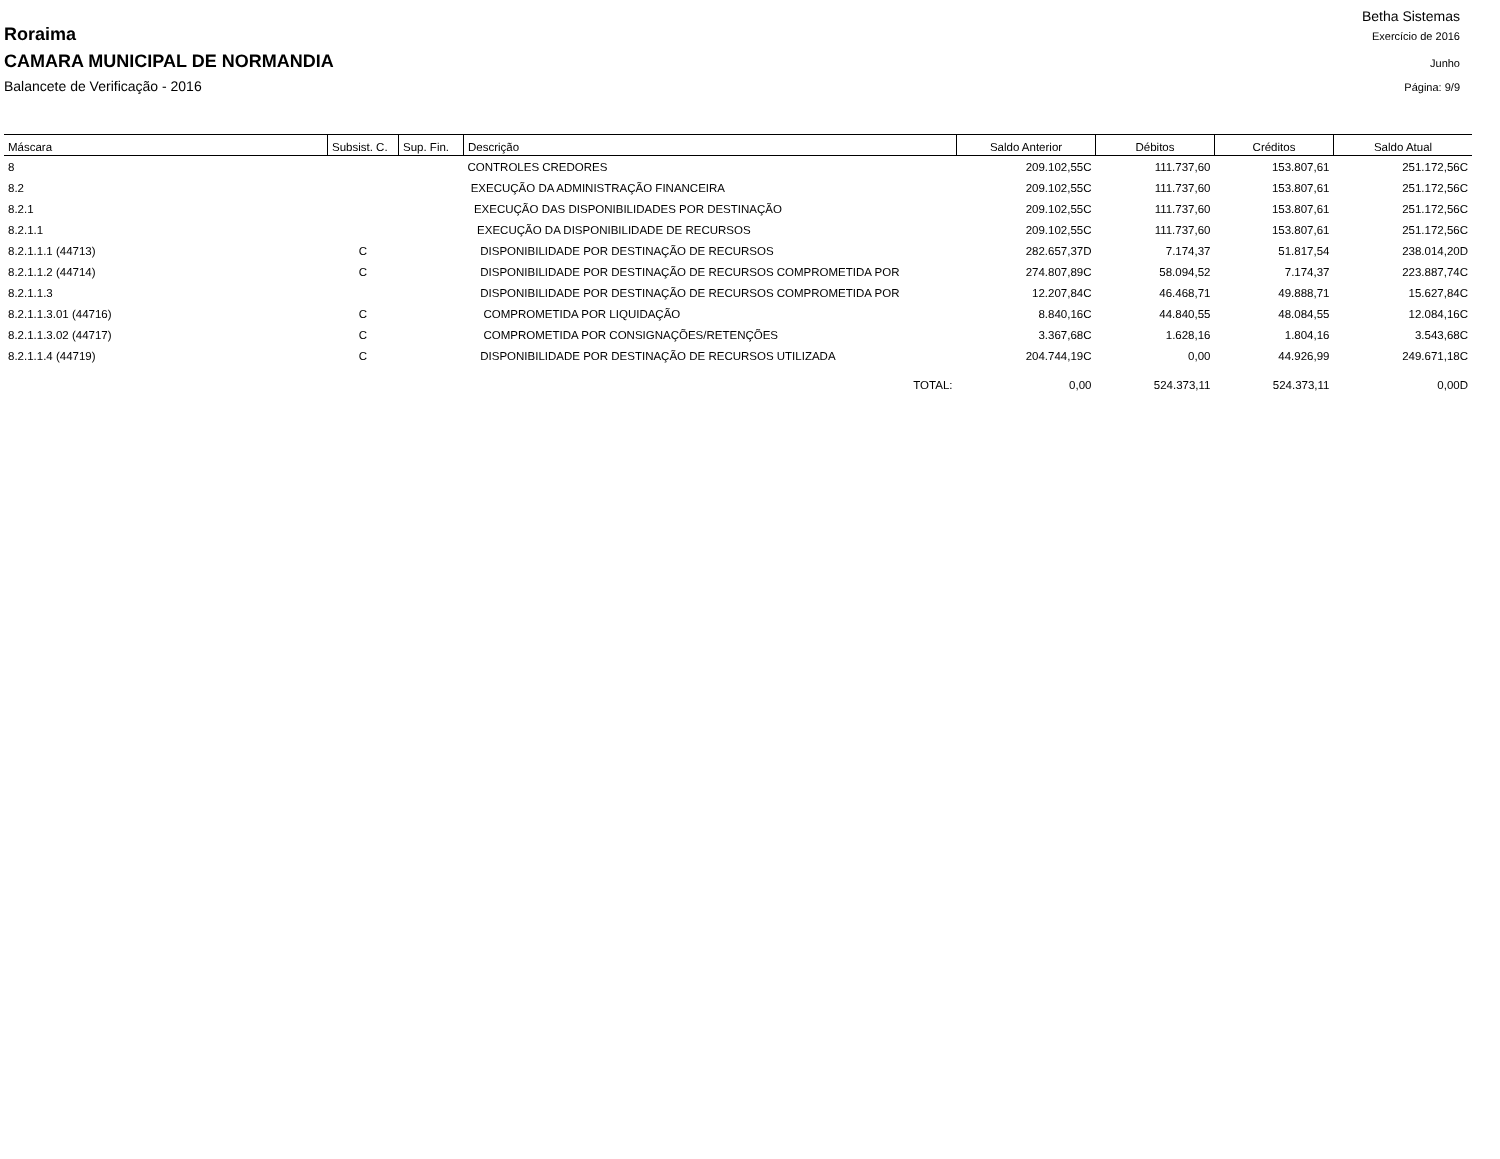Betha Sistemas
Roraima Exercício de 2016
CAMARA MUNICIPAL DE NORMANDIA Junho
Balancete de Verificação - 2016 Página: 9/9
| Máscara | Subsist. C. | Sup. Fin. | Descrição | Saldo Anterior | Débitos | Créditos | Saldo Atual |
| --- | --- | --- | --- | --- | --- | --- | --- |
| 8 | | | CONTROLES CREDORES | 209.102,55C | 111.737,60 | 153.807,61 | 251.172,56C |
| 8.2 | | | EXECUÇÃO DA ADMINISTRAÇÃO FINANCEIRA | 209.102,55C | 111.737,60 | 153.807,61 | 251.172,56C |
| 8.2.1 | | | EXECUÇÃO DAS DISPONIBILIDADES POR DESTINAÇÃO | 209.102,55C | 111.737,60 | 153.807,61 | 251.172,56C |
| 8.2.1.1 | | | EXECUÇÃO DA DISPONIBILIDADE DE RECURSOS | 209.102,55C | 111.737,60 | 153.807,61 | 251.172,56C |
| 8.2.1.1.1 (44713) | C | | DISPONIBILIDADE POR DESTINAÇÃO DE RECURSOS | 282.657,37D | 7.174,37 | 51.817,54 | 238.014,20D |
| 8.2.1.1.2 (44714) | C | | DISPONIBILIDADE POR DESTINAÇÃO DE RECURSOS COMPROMETIDA POR | 274.807,89C | 58.094,52 | 7.174,37 | 223.887,74C |
| 8.2.1.1.3 | | | DISPONIBILIDADE POR DESTINAÇÃO DE RECURSOS COMPROMETIDA POR | 12.207,84C | 46.468,71 | 49.888,71 | 15.627,84C |
| 8.2.1.1.3.01 (44716) | C | | COMPROMETIDA POR LIQUIDAÇÃO | 8.840,16C | 44.840,55 | 48.084,55 | 12.084,16C |
| 8.2.1.1.3.02 (44717) | C | | COMPROMETIDA POR CONSIGNAÇÕES/RETENÇÕES | 3.367,68C | 1.628,16 | 1.804,16 | 3.543,68C |
| 8.2.1.1.4 (44719) | C | | DISPONIBILIDADE POR DESTINAÇÃO DE RECURSOS UTILIZADA | 204.744,19C | 0,00 | 44.926,99 | 249.671,18C |
| | | | TOTAL: | 0,00 | 524.373,11 | 524.373,11 | 0,00D |